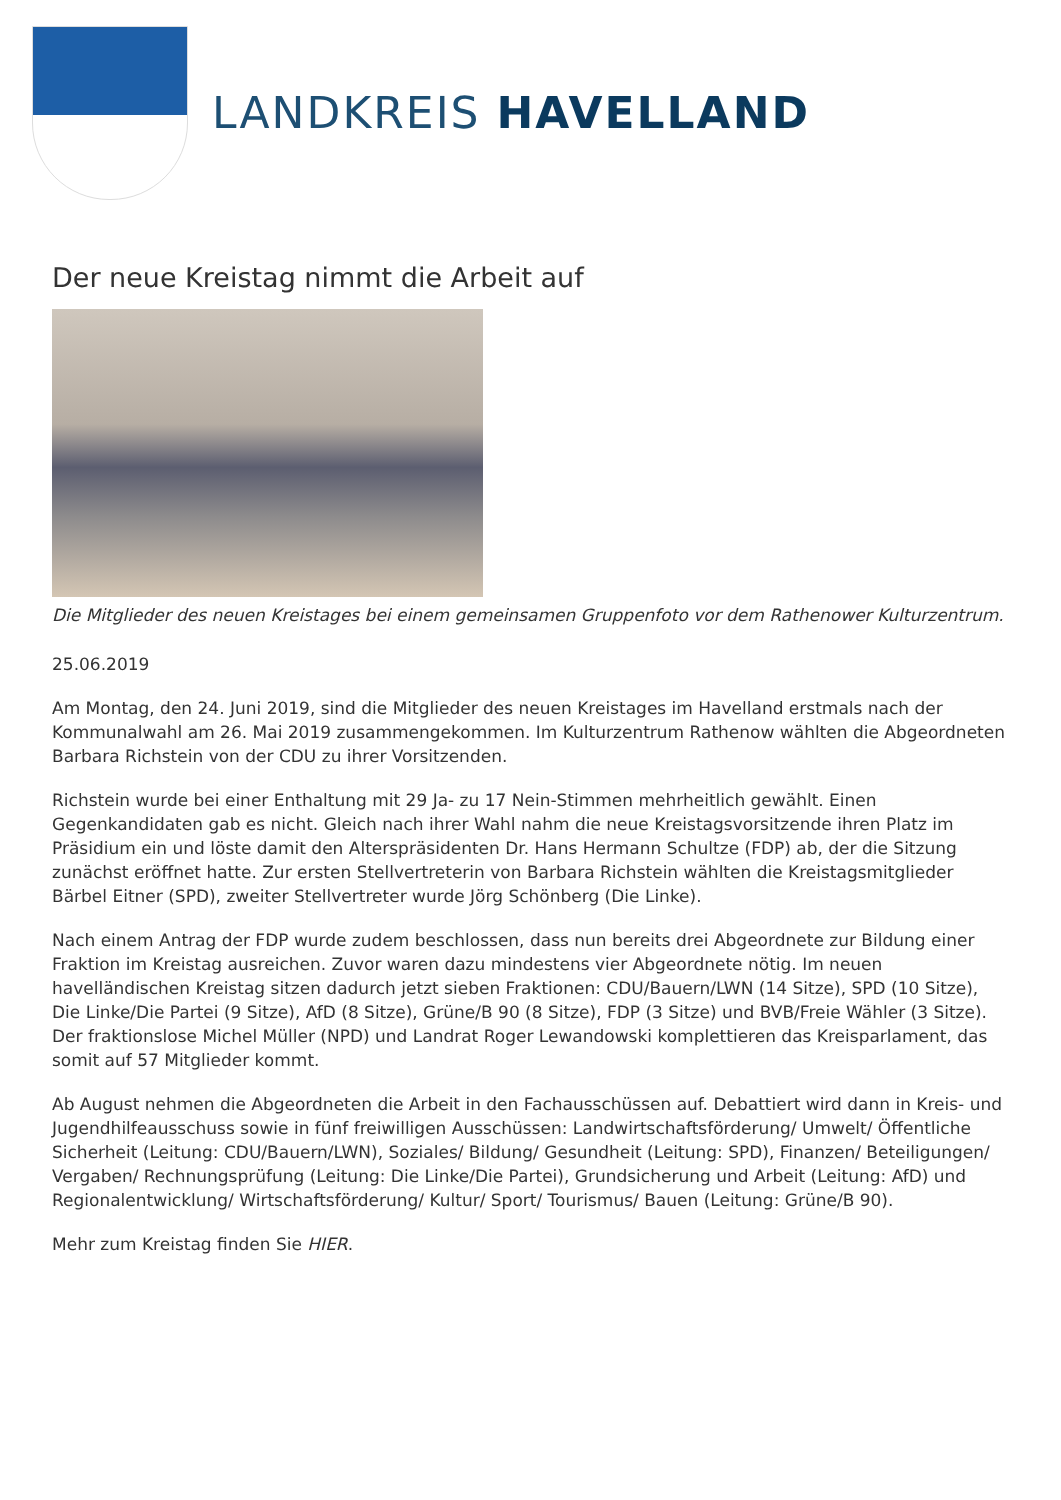LANDKREIS HAVELLAND
Der neue Kreistag nimmt die Arbeit auf
Die Mitglieder des neuen Kreistages bei einem gemeinsamen Gruppenfoto vor dem Rathenower Kulturzentrum.
25.06.2019
Am Montag, den 24. Juni 2019, sind die Mitglieder des neuen Kreistages im Havelland erstmals nach der Kommunalwahl am 26. Mai 2019 zusammengekommen. Im Kulturzentrum Rathenow wählten die Abgeordneten Barbara Richstein von der CDU zu ihrer Vorsitzenden.
Richstein wurde bei einer Enthaltung mit 29 Ja- zu 17 Nein-Stimmen mehrheitlich gewählt. Einen Gegenkandidaten gab es nicht. Gleich nach ihrer Wahl nahm die neue Kreistagsvorsitzende ihren Platz im Präsidium ein und löste damit den Alterspräsidenten Dr. Hans Hermann Schultze (FDP) ab, der die Sitzung zunächst eröffnet hatte. Zur ersten Stellvertreterin von Barbara Richstein wählten die Kreistagsmitglieder Bärbel Eitner (SPD), zweiter Stellvertreter wurde Jörg Schönberg (Die Linke).
Nach einem Antrag der FDP wurde zudem beschlossen, dass nun bereits drei Abgeordnete zur Bildung einer Fraktion im Kreistag ausreichen. Zuvor waren dazu mindestens vier Abgeordnete nötig. Im neuen havelländischen Kreistag sitzen dadurch jetzt sieben Fraktionen: CDU/Bauern/LWN (14 Sitze), SPD (10 Sitze), Die Linke/Die Partei (9 Sitze), AfD (8 Sitze), Grüne/B 90 (8 Sitze), FDP (3 Sitze) und BVB/Freie Wähler (3 Sitze). Der fraktionslose Michel Müller (NPD) und Landrat Roger Lewandowski komplettieren das Kreisparlament, das somit auf 57 Mitglieder kommt.
Ab August nehmen die Abgeordneten die Arbeit in den Fachausschüssen auf. Debattiert wird dann in Kreis- und Jugendhilfeausschuss sowie in fünf freiwilligen Ausschüssen: Landwirtschaftsförderung/ Umwelt/ Öffentliche Sicherheit (Leitung: CDU/Bauern/LWN), Soziales/ Bildung/ Gesundheit (Leitung: SPD), Finanzen/ Beteiligungen/ Vergaben/ Rechnungsprüfung (Leitung: Die Linke/Die Partei), Grundsicherung und Arbeit (Leitung: AfD) und Regionalentwicklung/ Wirtschaftsförderung/ Kultur/ Sport/ Tourismus/ Bauen (Leitung: Grüne/B 90).
Mehr zum Kreistag finden Sie HIER.